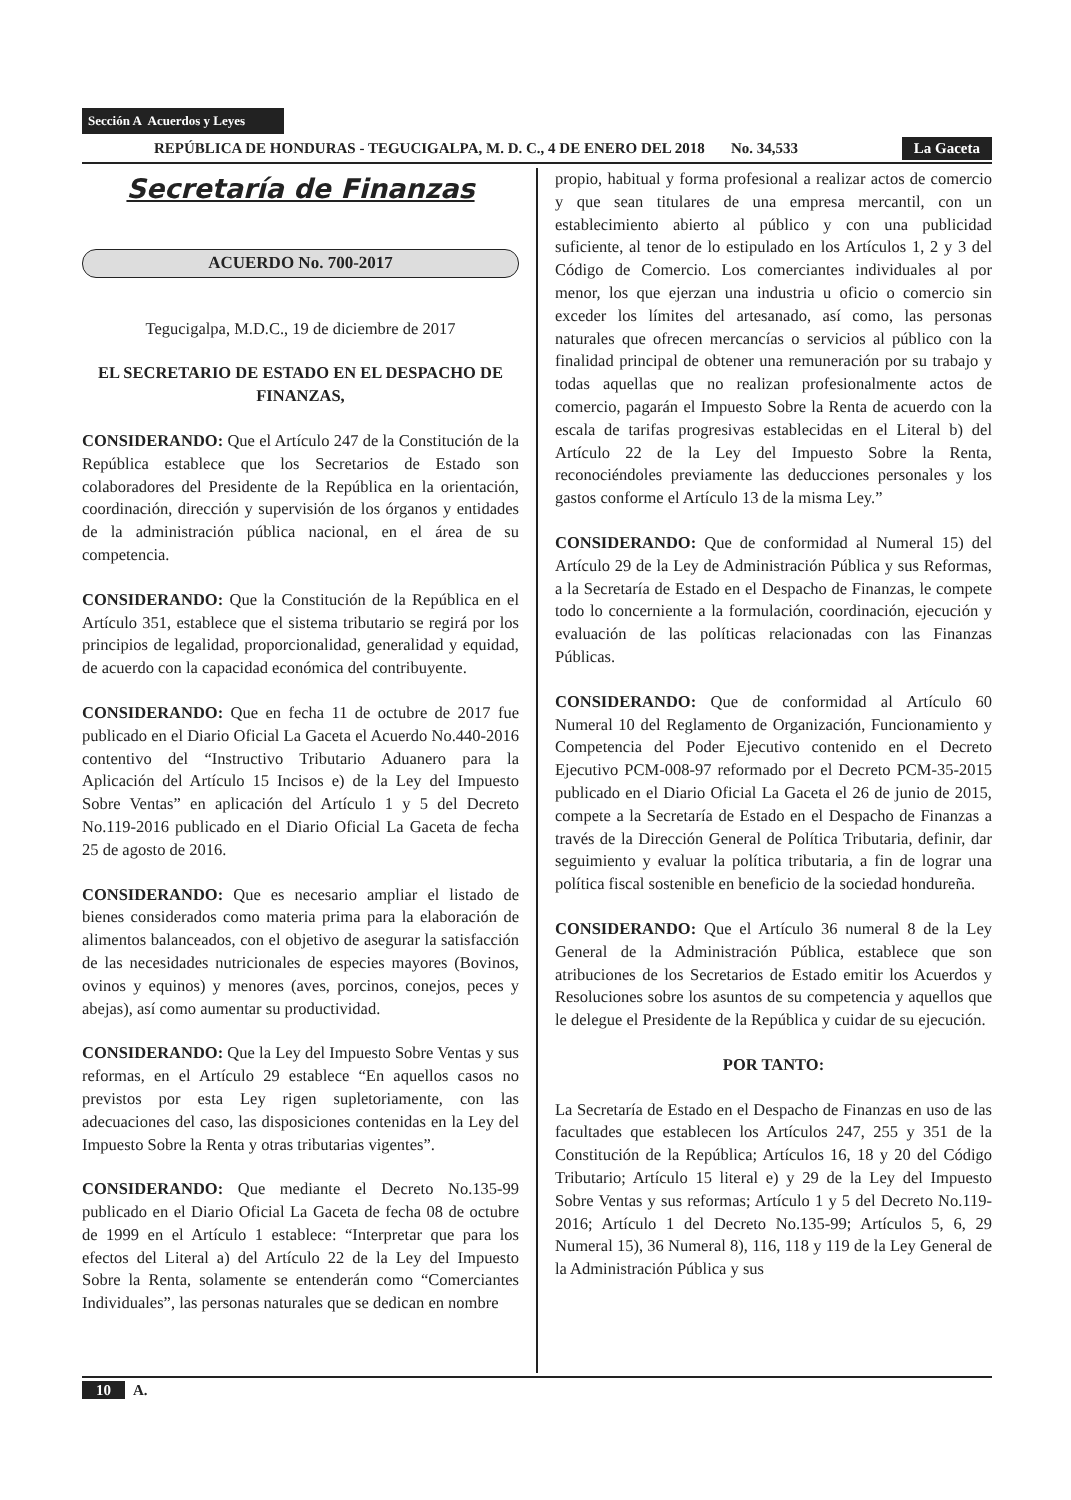Sección A Acuerdos y Leyes
REPÚBLICA DE HONDURAS - TEGUCIGALPA, M. D. C., 4 DE ENERO DEL 2018 No. 34,533 La Gaceta
Secretaría de Finanzas
ACUERDO No. 700-2017
Tegucigalpa, M.D.C., 19 de diciembre de 2017
EL SECRETARIO DE ESTADO EN EL DESPACHO DE FINANZAS,
CONSIDERANDO: Que el Artículo 247 de la Constitución de la República establece que los Secretarios de Estado son colaboradores del Presidente de la República en la orientación, coordinación, dirección y supervisión de los órganos y entidades de la administración pública nacional, en el área de su competencia.
CONSIDERANDO: Que la Constitución de la República en el Artículo 351, establece que el sistema tributario se regirá por los principios de legalidad, proporcionalidad, generalidad y equidad, de acuerdo con la capacidad económica del contribuyente.
CONSIDERANDO: Que en fecha 11 de octubre de 2017 fue publicado en el Diario Oficial La Gaceta el Acuerdo No.440-2016 contentivo del “Instructivo Tributario Aduanero para la Aplicación del Artículo 15 Incisos e) de la Ley del Impuesto Sobre Ventas” en aplicación del Artículo 1 y 5 del Decreto No.119-2016 publicado en el Diario Oficial La Gaceta de fecha 25 de agosto de 2016.
CONSIDERANDO: Que es necesario ampliar el listado de bienes considerados como materia prima para la elaboración de alimentos balanceados, con el objetivo de asegurar la satisfacción de las necesidades nutricionales de especies mayores (Bovinos, ovinos y equinos) y menores (aves, porcinos, conejos, peces y abejas), así como aumentar su productividad.
CONSIDERANDO: Que la Ley del Impuesto Sobre Ventas y sus reformas, en el Artículo 29 establece “En aquellos casos no previstos por esta Ley rigen supletoriamente, con las adecuaciones del caso, las disposiciones contenidas en la Ley del Impuesto Sobre la Renta y otras tributarias vigentes”.
CONSIDERANDO: Que mediante el Decreto No.135-99 publicado en el Diario Oficial La Gaceta de fecha 08 de octubre de 1999 en el Artículo 1 establece: “Interpretar que para los efectos del Literal a) del Artículo 22 de la Ley del Impuesto Sobre la Renta, solamente se entenderán como “Comerciantes Individuales”, las personas naturales que se dedican en nombre
propio, habitual y forma profesional a realizar actos de comercio y que sean titulares de una empresa mercantil, con un establecimiento abierto al público y con una publicidad suficiente, al tenor de lo estipulado en los Artículos 1, 2 y 3 del Código de Comercio. Los comerciantes individuales al por menor, los que ejerzan una industria u oficio o comercio sin exceder los límites del artesanado, así como, las personas naturales que ofrecen mercancías o servicios al público con la finalidad principal de obtener una remuneración por su trabajo y todas aquellas que no realizan profesionalmente actos de comercio, pagarán el Impuesto Sobre la Renta de acuerdo con la escala de tarifas progresivas establecidas en el Literal b) del Artículo 22 de la Ley del Impuesto Sobre la Renta, reconociéndoles previamente las deducciones personales y los gastos conforme el Artículo 13 de la misma Ley.”
CONSIDERANDO: Que de conformidad al Numeral 15) del Artículo 29 de la Ley de Administración Pública y sus Reformas, a la Secretaría de Estado en el Despacho de Finanzas, le compete todo lo concerniente a la formulación, coordinación, ejecución y evaluación de las políticas relacionadas con las Finanzas Públicas.
CONSIDERANDO: Que de conformidad al Artículo 60 Numeral 10 del Reglamento de Organización, Funcionamiento y Competencia del Poder Ejecutivo contenido en el Decreto Ejecutivo PCM-008-97 reformado por el Decreto PCM-35-2015 publicado en el Diario Oficial La Gaceta el 26 de junio de 2015, compete a la Secretaría de Estado en el Despacho de Finanzas a través de la Dirección General de Política Tributaria, definir, dar seguimiento y evaluar la política tributaria, a fin de lograr una política fiscal sostenible en beneficio de la sociedad hondureña.
CONSIDERANDO: Que el Artículo 36 numeral 8 de la Ley General de la Administración Pública, establece que son atribuciones de los Secretarios de Estado emitir los Acuerdos y Resoluciones sobre los asuntos de su competencia y aquellos que le delegue el Presidente de la República y cuidar de su ejecución.
POR TANTO:
La Secretaría de Estado en el Despacho de Finanzas en uso de las facultades que establecen los Artículos 247, 255 y 351 de la Constitución de la República; Artículos 16, 18 y 20 del Código Tributario; Artículo 15 literal e) y 29 de la Ley del Impuesto Sobre Ventas y sus reformas; Artículo 1 y 5 del Decreto No.119-2016; Artículo 1 del Decreto No.135-99; Artículos 5, 6, 29 Numeral 15), 36 Numeral 8), 116, 118 y 119 de la Ley General de la Administración Pública y sus
10 A.